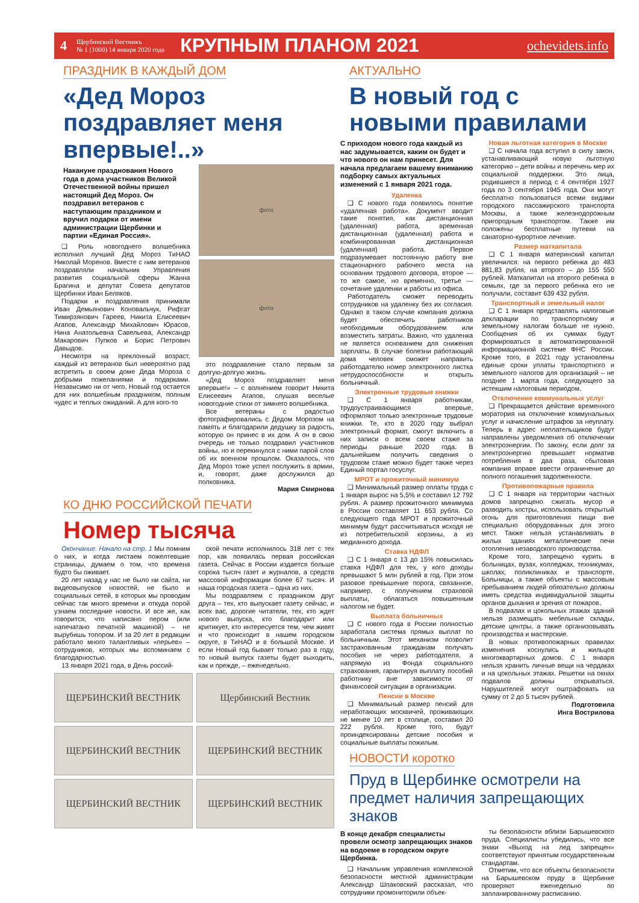4 Щербинский Вестникъ
№ 1 (1000) 14 января 2020 года КРУПНЫМ ПЛАНОМ 2021 ochevidets.info
ПРАЗДНИК В КАЖДЫЙ ДОМ
«Дед Мороз поздравляет меня впервые!..»
Накануне празднования Нового года в дома участников Великой Отечественной войны пришел настоящий Дед Мороз. Он поздравил ветеранов с наступающим праздником и вручил подарки от имени администрации Щербинки и партии «Единая Россия».
❑ Роль новогоднего волшебника исполнил лучший Дед Мороз ТиНАО Николай Моренов. Вместе с ним ветеранов поздравляли начальник Управления развития социальной сферы Жанна Брагина и депутат Совета депутатов Щербинки Иван Беляков.
Подарки и поздравления принимали Иван Демьянович Коновальчук, Рифгат Тимирзянович Гареев, Никита Елисеевич Агапов, Александр Михайлович Юрасов, Нина Анатольевна Савельева, Александр Макарович Пупков и Борис Петрович Давыдов.
Несмотря на преклонный возраст, каждый из ветеранов был невероятно рад встретить в своем доме Деда Мороза с добрыми пожеланиями и подарками. Независимо ни от чего, Новый год остается для них волшебным праздником, полным чудес и теплых ожиданий. А для кого-то
фото
фото
это поздравление стало первым за долгую-долгую жизнь.
«Дед Мороз поздравляет меня впервые!» – с волнением говорит Никита Елисеевич Агапов, слушая веселые новогодние стихи от зимнего волшебника.
Все ветераны с радостью фотографировались с Дедом Морозом на память и благодарили дедушку за радость, которую он принес в их дом. А он в свою очередь не только поздравил участников войны, но и перекинулся с ними парой слов об их военном прошлом. Оказалось, что Дед Мороз тоже успел послужить в армии, и, говорят, даже дослужился до полковника.
Мария Смирнова
КО ДНЮ РОССИЙСКОЙ ПЕЧАТИ
Номер тысяча
Окончание. Начало на стр. 1 Мы помним о них, и когда листаем пожелтевшие страницы, думаем о том, что времена будто бы оживает.
20 лет назад у нас не было ни сайта, ни видеовыпусков новостей, не было и социальных сетей, в которых мы проводим сейчас так много времени и откуда порой узнаем последние новости. И все же, как говорится, что написано пером (или напечатано печатной машиной) – не вырубишь топором. И за 20 лет в редакции работало много талантливых «перьев» – сотрудников, которых мы вспоминаем с благодарностью.
13 января 2021 года, в День россий-
ской печати исполнилось 318 лет с тех пор, как появилась первая российская газета. Сейчас в России издается больше сорока тысяч газет и журналов, а средств массовой информации более 67 тысяч. И наша городская газета – одна из них.
Мы поздравляем с праздником друг друга – тех, кто выпускает газету сейчас, и всех вас, дорогие читатели, тех, кто ждет нового выпуска, кто благодарит или критикует, кто интересуется тем, чем живет и что происходит в нашем городском округе, в ТиНАО и в большой Москве. И если Новый год бывает только раз в году, то новый выпуск газеты будет выходить, как и прежде, – еженедельно.
ЩЕРБИНСКИЙ ВЕСТНИК
Щербинский Вестник
ЩЕРБИНСКИЙ ВЕСТНИК
ЩЕРБИНСКИЙ ВЕСТНИК
ЩЕРБИНСКИЙ ВЕСТНИК
ЩЕРБИНСКИЙ ВЕСТНИК
АКТУАЛЬНО
В новый год с новыми правилами
С приходом нового года каждый из нас задумывается, каким он будет и что нового он нам принесет. Для начала предлагаем вашему вниманию подборку самых актуальных изменений с 1 января 2021 года.
Удаленка
❑ С нового года появилось понятие «удаленная работа». Документ вводит такие понятия, как дистанционная (удаленная) работа, временная дистанционная (удаленная) работа и комбинированная дистанционная (удаленная) работа. Первое подразумевает постоянную работу вне стационарного рабочего места на основании трудового договора, второе — то же самое, но временно, третье — сочетание удаленки и работы из офиса.
Работодатель сможет переводить сотрудников на удаленку без их согласия. Однако в таком случае компания должна будет обеспечить работников необходимым оборудованием или возместить затраты. Важно, что удаленка не является основанием для снижения зарплаты. В случае болезни работающий дома человек сможет направить работодателю номер электронного листка нетрудоспособности и открыть больничный.
Электронные трудовые книжки
❑ С 1 января работникам, трудоустраивающимся впервые, оформляют только электронные трудовые книжки. Те, кто в 2020 году выбрал электронный формат, смогут включить в них записи о всем своем стаже за периоды раньше 2020 года. В дальнейшем получить сведения о трудовом стаже можно будет также через Единый портал госуслуг.
МРОТ и прожиточный минимум
❑ Минимальный размер оплаты труда с 1 января вырос на 5,5% и составил 12 792 рубля. А размер прожиточного минимума в России составляет 11 653 рубля. Со следующего года МРОТ и прожиточный минимум будут рассчитываться исходя не из потребительской корзины, а из медианного дохода.
Ставка НДФЛ
❑ С 1 января с 13 до 15% повысилась ставка НДФЛ для тех, у кого доходы превышают 5 млн рублей в год. При этом разовое превышение порога, связанное, например, с получением страховой выплаты, облагаться повышенным налогом не будет.
Выплата больничных
❑ С нового года в России полностью заработала система прямых выплат по больничным. Этот механизм позволит застрахованным гражданам получать пособия не через работодателя, а напрямую из Фонда социального страхования, гарантируя выплату пособий работнику вне зависимости от финансовой ситуации в организации.
Пенсии в Москве
❑ Минимальный размер пенсий для неработающих москвичей, проживающих не менее 10 лет в столице, составил 20 222 рубля. Кроме того, будут проиндексированы детские пособия и социальные выплаты пожилым.
Новая льготная категория в Москве
❑ С начала года вступил в силу закон, устанавливающий новую льготную категорию – дети войны и перечень мер их социальной поддержки. Это лица, родившиеся в период с 4 сентября 1927 года по 3 сентября 1945 года. Они могут бесплатно пользоваться всеми видами городского пассажирского транспорта Москвы, а также железнодорожным пригородным транспортом. Также им положены бесплатные путевки на санаторно-курортное лечение.
Размер маткапитала
❑ С 1 января материнский капитал увеличился: на первого ребенка до 483 881,83 рубля, на второго – до 155 550 рублей. Маткапитал на второго ребенка в семьях, где за первого ребенка его не получали, составит 639 432 рубля.
Транспортный и земельный налог
❑ С 1 января представлять налоговые декларации по транспортному и земельному налогам больше не нужно. Сообщения об их суммах будут формироваться в автоматизированной информационной системе ФНС России. Кроме того, в 2021 году установлены единые сроки уплаты транспортного и земельного налогов для организаций – не позднее 1 марта года, следующего за истекшим налоговым периодом.
Отключение коммунальных услуг
❑ Прекращается действие временного моратория на отключение коммунальных услуг и начисление штрафов за неуплату. Теперь в адрес неплательщиков будут направлены уведомления об отключении электроэнергии. По закону, если долг за электроэнергию превышает норматив потребления в два раза, сбытовая компания вправе ввести ограничение до полного погашения задолженности.
Противопожарные правила
❑ С 1 января на территории частных домов запрещено сжигать мусор и разводить костры, использовать открытый огонь для приготовления пищи вне специально оборудованных для этого мест. Также нельзя устанавливать в жилых зданиях металлические печи отопления незаводского производства.
Кроме того, запрещено курить в больницах, вузах, колледжах, техникумах, школах, поликлиниках и транспорте. Больницы, а также объекты с массовым пребыванием людей обязательно должны иметь средства индивидуальной защиты органов дыхания и зрения от пожаров.
В подвалах и цокольных этажах зданий нельзя размещать мебельные склады, детские центры, а также организовывать производства и мастерские.
В новых противопожарных правилах изменения коснулись и жильцов многоквартирных домов. С 1 января нельзя хранить личные вещи на чердаках и на цокольных этажах. Решетки на окнах подвалов должны открываться. Нарушителей могут оштрафовать на сумму от 2 до 5 тысяч рублей.
Подготовила
Инга Вострилова
НОВОСТИ коротко
Пруд в Щербинке осмотрели на предмет наличия запрещающих знаков
В конце декабря специалисты провели осмотр запрещающих знаков на водоеме в городском округе Щербинка.
❑ Начальник управления комплексной безопасности местной администрации Александр Шпаковский рассказал, что сотрудники промониторили объек-
ты безопасности вблизи Барышевского пруда. Специалисты убедились, что все знаки «Выход на лед запрещен» соответствуют принятым государственным стандартам.
Отметим, что все объекты безопасности на Барышевском пруду в Щербинке проверяют еженедельно по запланированному расписанию.